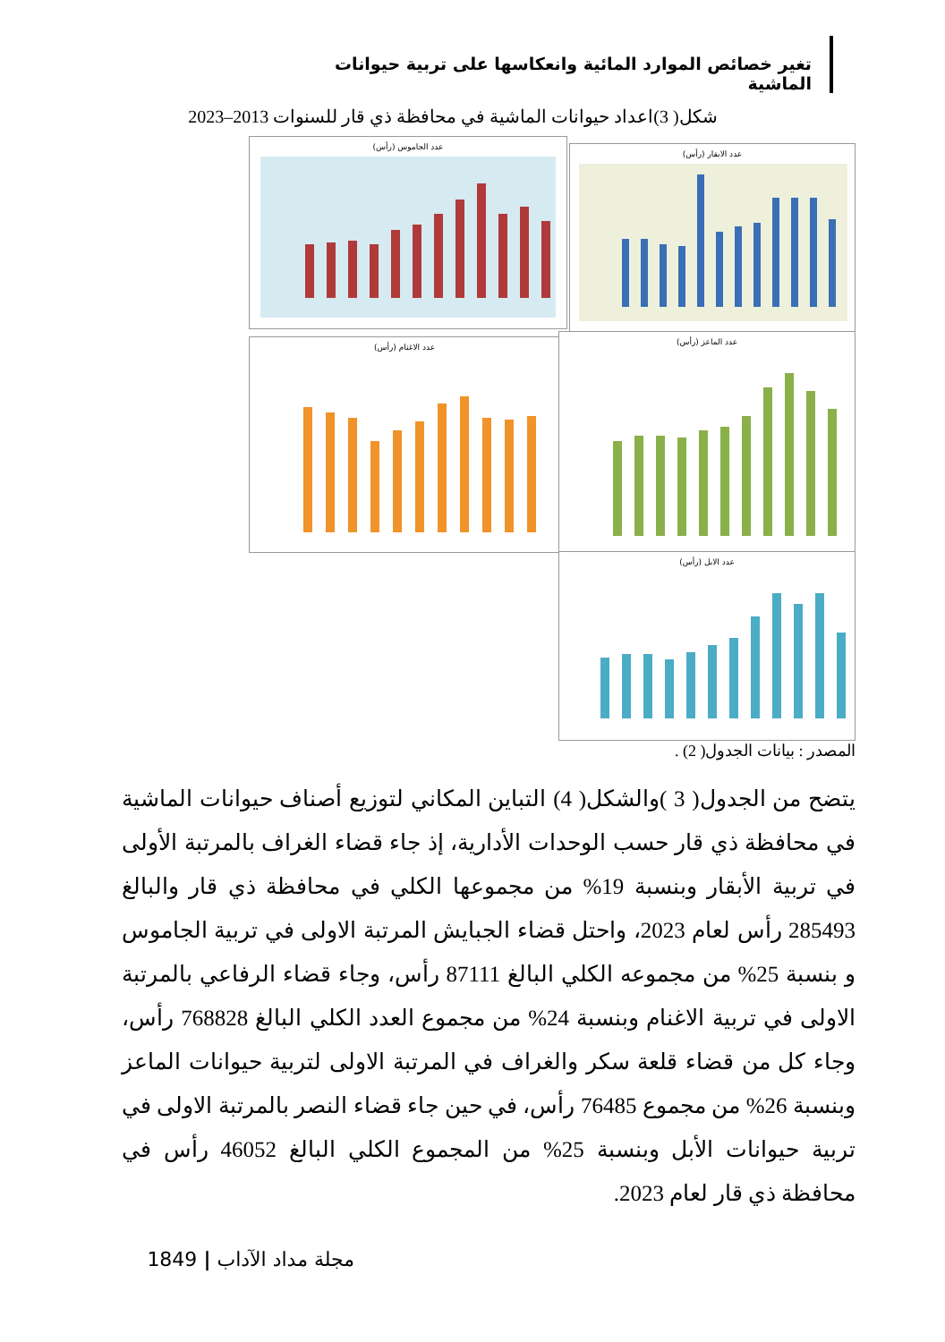تغير خصائص الموارد المائية وانعكاسها على تربية حيوانات الماشية
شكل( 3)اعداد حيوانات الماشية في محافظة ذي قار للسنوات 2013–2023
عدد الجاموس (رأس)
عدد الابقار (رأس)
عدد الاغنام (رأس)
عدد الماعز (رأس)
عدد الابل (رأس)
المصدر : بيانات الجدول( 2) .
يتضح من الجدول( 3 )والشكل( 4) التباين المكاني لتوزيع أصناف حيوانات الماشية في محافظة ذي قار حسب الوحدات الأدارية، إذ جاء قضاء الغراف بالمرتبة الأولى في تربية الأبقار وبنسبة 19% من مجموعها الكلي في محافظة ذي قار والبالغ 285493 رأس لعام 2023، واحتل قضاء الجبايش المرتبة الاولى في تربية الجاموس و بنسبة 25% من مجموعه الكلي البالغ 87111 رأس، وجاء قضاء الرفاعي بالمرتبة الاولى في تربية الاغنام وبنسبة 24% من مجموع العدد الكلي البالغ 768828 رأس، وجاء كل من قضاء قلعة سكر والغراف في المرتبة الاولى لتربية حيوانات الماعز وبنسبة 26% من مجموع 76485 رأس، في حين جاء قضاء النصر بالمرتبة الاولى في تربية حيوانات الأبل وبنسبة 25% من المجموع الكلي البالغ 46052 رأس في محافظة ذي قار لعام 2023.
مجلة مداد الآداب | 1849